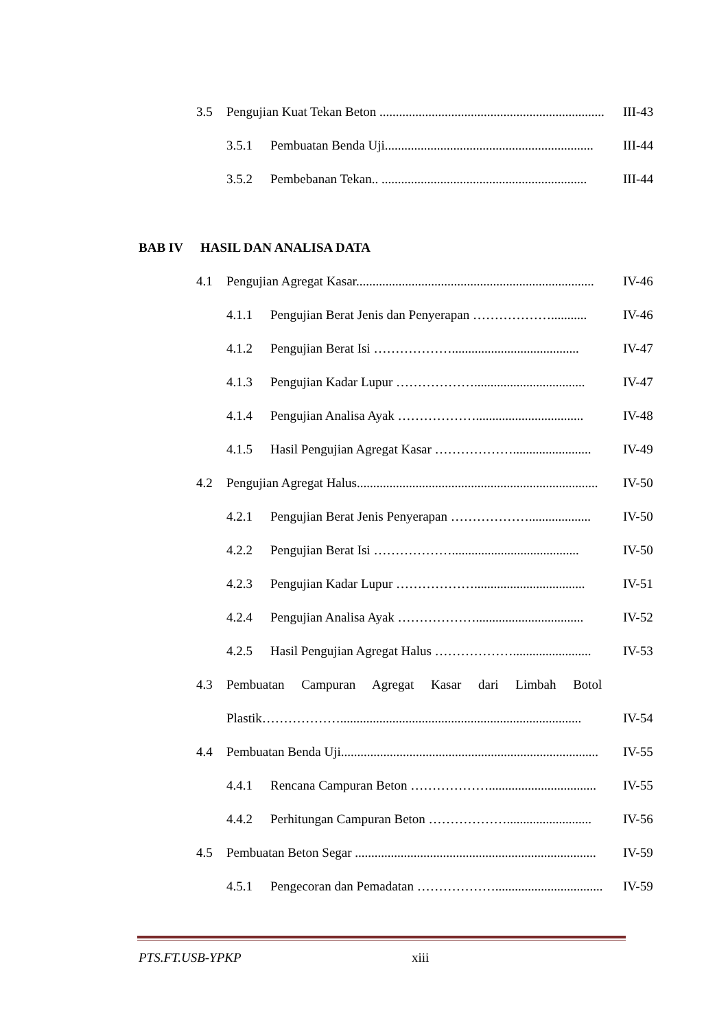3.5 Pengujian Kuat Tekan Beton ...................................................................... III-43
3.5.1 Pembuatan Benda Uji................................................................ III-44
3.5.2 Pembebanan Tekan.. ............................................................... III-44
BAB IV HASIL DAN ANALISA DATA
4.1 Pengujian Agregat Kasar......................................................................... IV-46
4.1.1 Pengujian Berat Jenis dan Penyerapan ………………........... IV-46
4.1.2 Pengujian Berat Isi ………………....................................... IV-47
4.1.3 Pengujian Kadar Lupur ……………….................................. IV-47
4.1.4 Pengujian Analisa Ayak ………………................................. IV-48
4.1.5 Hasil Pengujian Agregat Kasar ………………........................ IV-49
4.2 Pengujian Agregat Halus.......................................................................... IV-50
4.2.1 Pengujian Berat Jenis Penyerapan ………………................... IV-50
4.2.2 Pengujian Berat Isi ………………....................................... IV-50
4.2.3 Pengujian Kadar Lupur ……………….................................. IV-51
4.2.4 Pengujian Analisa Ayak ………………................................. IV-52
4.2.5 Hasil Pengujian Agregat Halus ………………........................ IV-53
4.3 Pembuatan Campuran Agregat Kasar dari Limbah Botol
Plastik……………….......................................................................... IV-54
4.4 Pembuatan Benda Uji............................................................................... IV-55
4.4.1 Rencana Campuran Beton ………………................................. IV-55
4.4.2 Perhitungan Campuran Beton ……………….......................... IV-56
4.5 Pembuatan Beton Segar .......................................................................... IV-59
4.5.1 Pengecoran dan Pemadatan ………………................................. IV-59
PTS.FT.USB-YPKP xiii